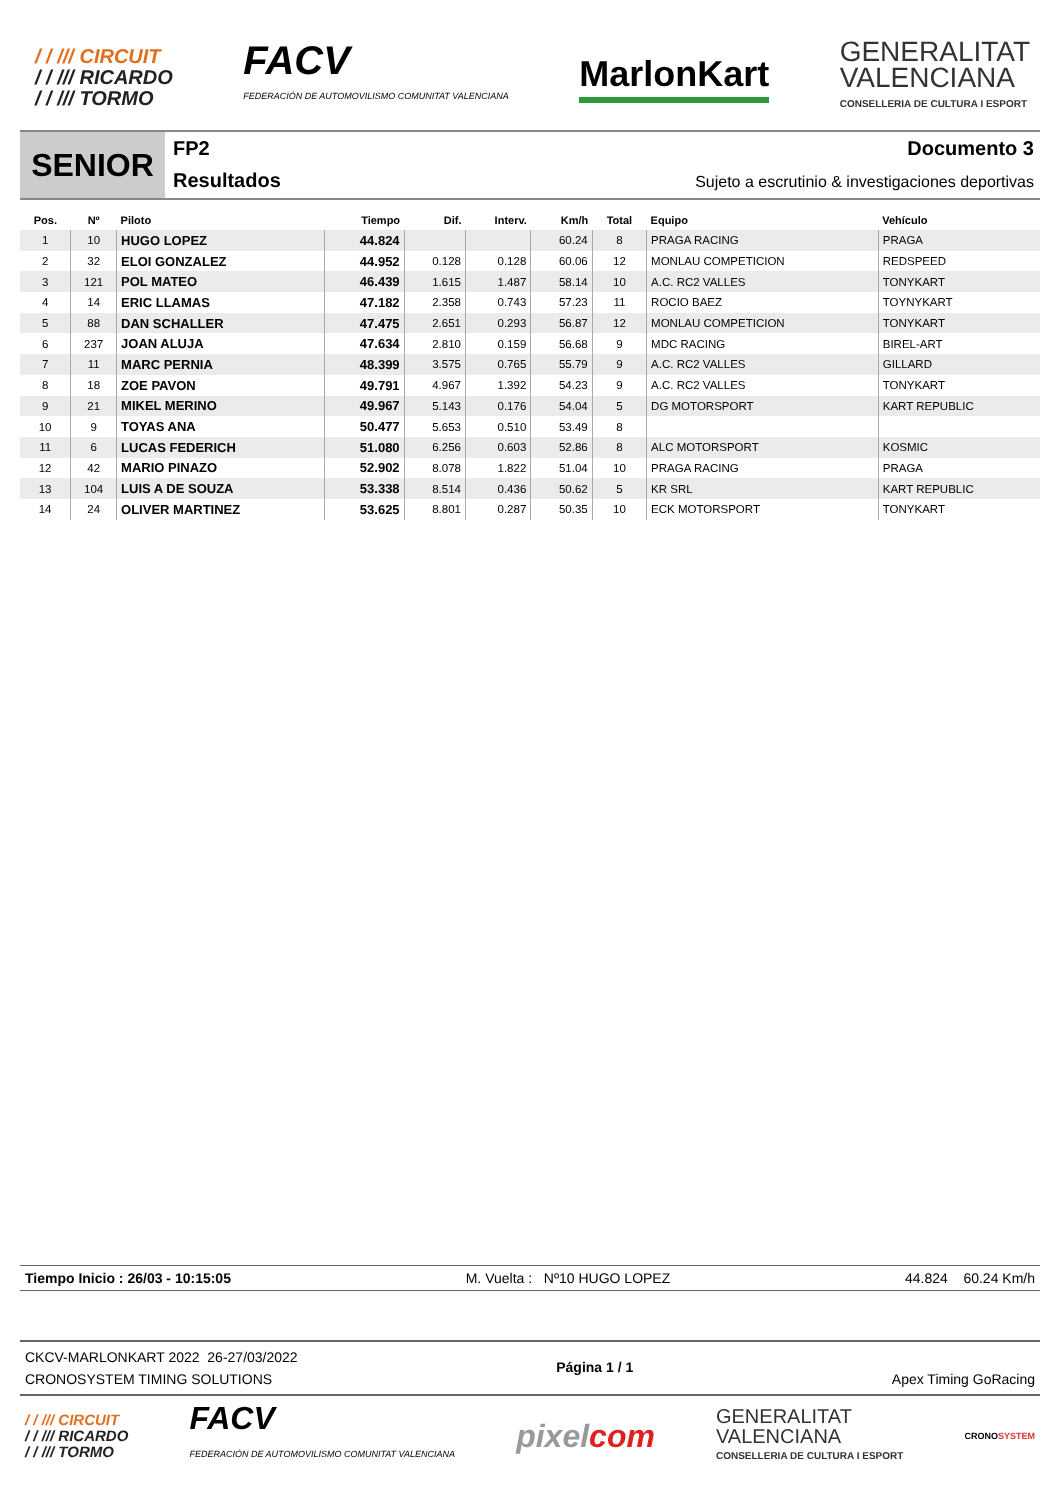/ / /// CIRCUIT
/ / /// RICARDO
/ / /// TORMO
FACV
FEDERACIÓN DE AUTOMOVILISMO COMUNITAT VALENCIANA
MarlonKart
GENERALITAT
VALENCIANA
CONSELLERIA DE CULTURA I ESPORT
SENIOR
FP2
Resultados
Documento 3
Sujeto a escrutinio & investigaciones deportivas
| Pos. | Nº | Piloto | Tiempo | Dif. | Interv. | Km/h | Total | Equipo | Vehículo |
| --- | --- | --- | --- | --- | --- | --- | --- | --- | --- |
| 1 | 10 | HUGO LOPEZ | 44.824 | | | 60.24 | 8 | PRAGA RACING | PRAGA |
| 2 | 32 | ELOI GONZALEZ | 44.952 | 0.128 | 0.128 | 60.06 | 12 | MONLAU COMPETICION | REDSPEED |
| 3 | 121 | POL MATEO | 46.439 | 1.615 | 1.487 | 58.14 | 10 | A.C. RC2 VALLES | TONYKART |
| 4 | 14 | ERIC LLAMAS | 47.182 | 2.358 | 0.743 | 57.23 | 11 | ROCIO BAEZ | TOYNYKART |
| 5 | 88 | DAN SCHALLER | 47.475 | 2.651 | 0.293 | 56.87 | 12 | MONLAU COMPETICION | TONYKART |
| 6 | 237 | JOAN ALUJA | 47.634 | 2.810 | 0.159 | 56.68 | 9 | MDC RACING | BIREL-ART |
| 7 | 11 | MARC PERNIA | 48.399 | 3.575 | 0.765 | 55.79 | 9 | A.C. RC2 VALLES | GILLARD |
| 8 | 18 | ZOE PAVON | 49.791 | 4.967 | 1.392 | 54.23 | 9 | A.C. RC2 VALLES | TONYKART |
| 9 | 21 | MIKEL MERINO | 49.967 | 5.143 | 0.176 | 54.04 | 5 | DG MOTORSPORT | KART REPUBLIC |
| 10 | 9 | TOYAS ANA | 50.477 | 5.653 | 0.510 | 53.49 | 8 | | |
| 11 | 6 | LUCAS FEDERICH | 51.080 | 6.256 | 0.603 | 52.86 | 8 | ALC MOTORSPORT | KOSMIC |
| 12 | 42 | MARIO PINAZO | 52.902 | 8.078 | 1.822 | 51.04 | 10 | PRAGA RACING | PRAGA |
| 13 | 104 | LUIS A DE SOUZA | 53.338 | 8.514 | 0.436 | 50.62 | 5 | KR SRL | KART REPUBLIC |
| 14 | 24 | OLIVER MARTINEZ | 53.625 | 8.801 | 0.287 | 50.35 | 10 | ECK MOTORSPORT | TONYKART |
Tiempo Inicio : 26/03 - 10:15:05 M. Vuelta : Nº10 HUGO LOPEZ 44.824 60.24 Km/h
CKCV-MARLONKART 2022 26-27/03/2022
CRONOSYSTEM TIMING SOLUTIONS
Página 1 / 1
Apex Timing GoRacing
/ / /// CIRCUIT
/ / /// RICARDO
/ / /// TORMO
FACV
FEDERACIÓN DE AUTOMOVILISMO COMUNITAT VALENCIANA
pixelcom
GENERALITAT
VALENCIANA
CONSELLERIA DE CULTURA I ESPORT
CRONOSYSTEM